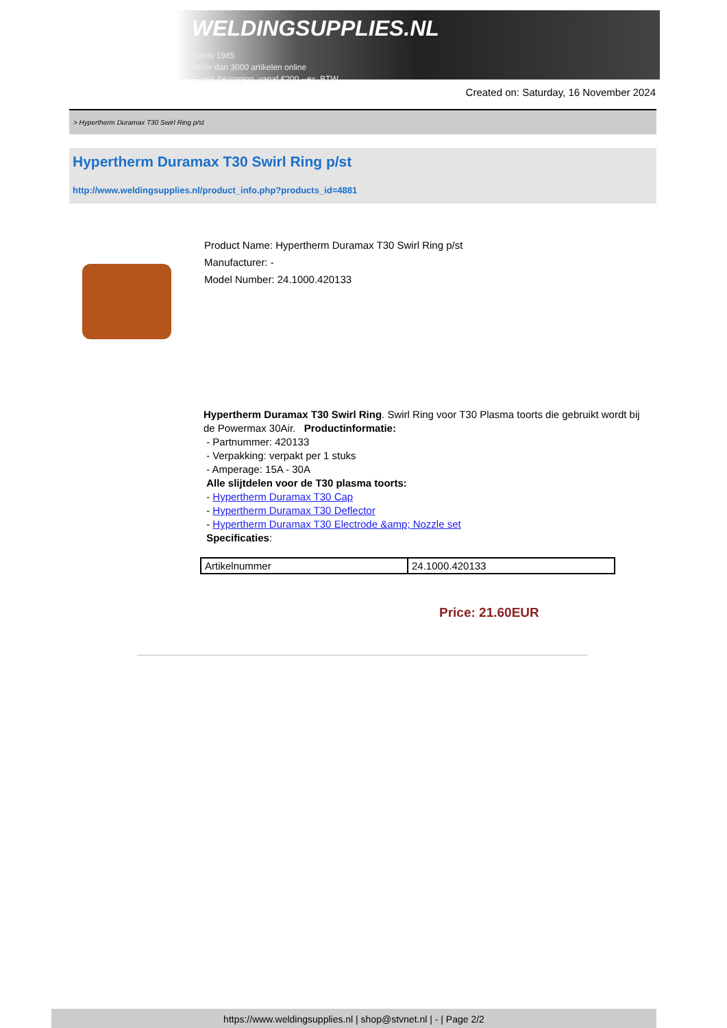WELDINGSUPPLIES.NL
- Sinds 1985
- Méér dan 3000 artikelen online
- Gratis bezorging, vanaf €200,--ex. BTW
Created on: Saturday, 16 November 2024
> Hypertherm Duramax T30 Swirl Ring p/st
Hypertherm Duramax T30 Swirl Ring p/st
http://www.weldingsupplies.nl/product_info.php?products_id=4881
Product Name: Hypertherm Duramax T30 Swirl Ring p/st
Manufacturer: -
Model Number: 24.1000.420133
Hypertherm Duramax T30 Swirl Ring. Swirl Ring voor T30 Plasma toorts die gebruikt wordt bij de Powermax 30Air. Productinformatie:
- Partnummer: 420133
- Verpakking: verpakt per 1 stuks
- Amperage: 15A - 30A
Alle slijtdelen voor de T30 plasma toorts:
- Hypertherm Duramax T30 Cap
- Hypertherm Duramax T30 Deflector
- Hypertherm Duramax T30 Electrode &amp; Nozzle set
Specificaties:
| Artikelnummer | 24.1000.420133 |
Price: 21.60EUR
https://www.weldingsupplies.nl | shop@stvnet.nl | - | Page 2/2